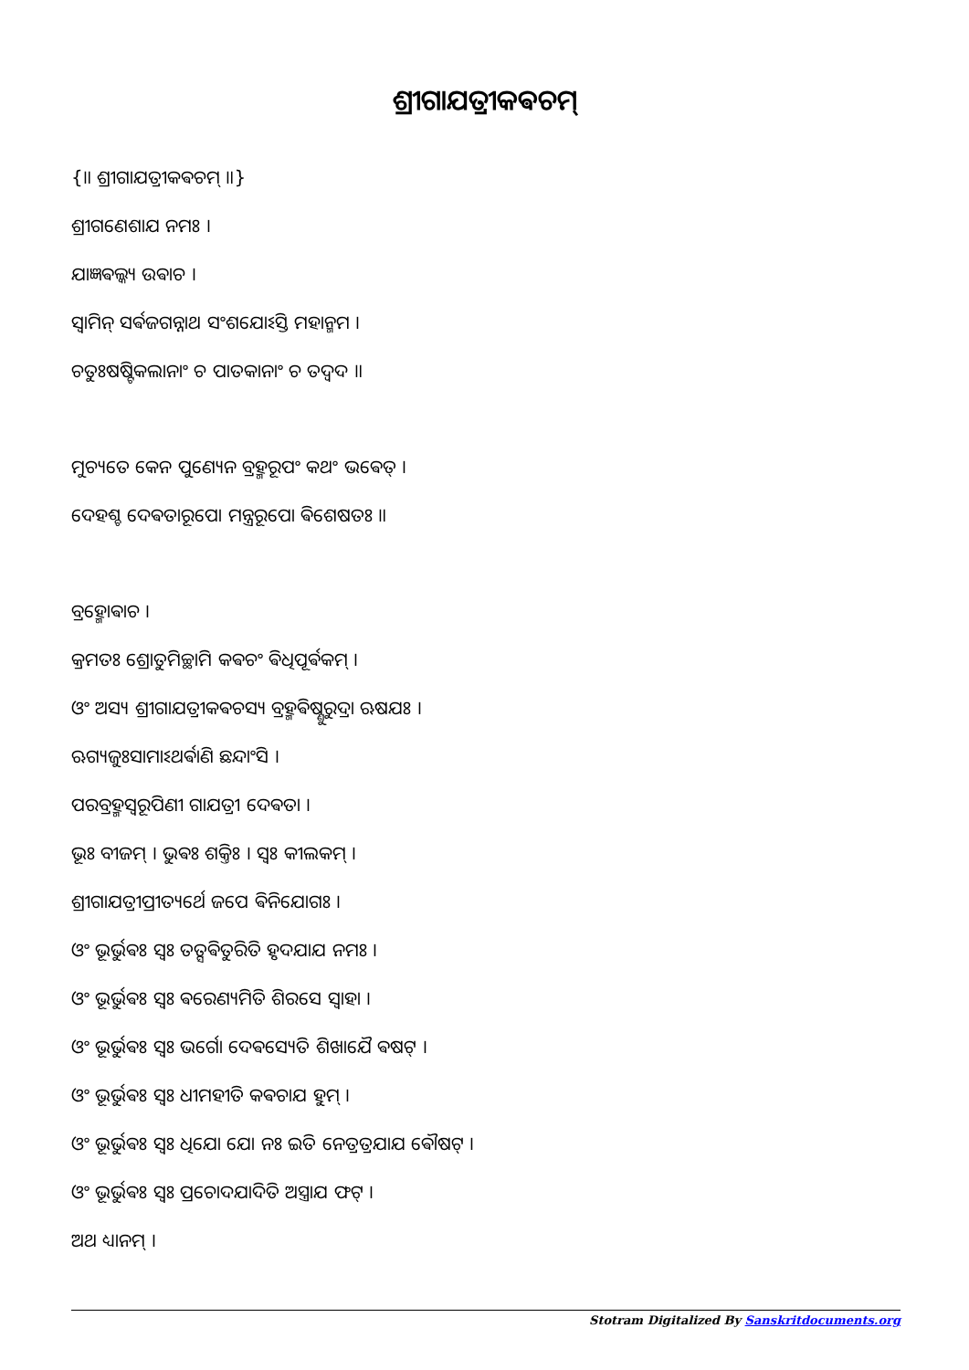ଶ୍ରୀଗାଯତ୍ରୀକଵଚମ୍
{॥ ଶ୍ରୀଗାଯତ୍ରୀକଵଚମ୍ ॥}
ଶ୍ରୀଗଣେଶାଯ ନମଃ ।
ଯାଜ୍ଞଵଲ୍କ୍ୟ ଉଵାଚ ।
ସ୍ଵାମିନ୍ ସର୍ଵଜଗନ୍ନାଥ ସଂଶଯୋଽସ୍ତି ମହାନ୍ମମ ।
ଚତୁଃଷଷ୍ଟିକଲାନାଂ ଚ ପାତକାନାଂ ଚ ତଦ୍ଵଦ ॥
ମୁଚ୍ୟତେ କେନ ପୁଣ୍ୟେନ ବ୍ରହ୍ମରୂପଂ କଥଂ ଭଵେତ୍ ।
ଦେହଶ୍ଚ ଦେଵତାରୂପୋ ମନ୍ତ୍ରରୂପୋ ଵିଶେଷତଃ ॥
ବ୍ରହ୍ମୋଵାଚ ।
କ୍ରମତଃ ଶ୍ରୋତୁମିଚ୍ଛାମି କଵଚଂ ଵିଧିପୂର୍ଵକମ୍ ।
ଓଂ ଅସ୍ୟ ଶ୍ରୀଗାଯତ୍ରୀକଵଚସ୍ୟ ବ୍ରହ୍ମଵିଷ୍ଣୁରୁଦ୍ରା ଋଷଯଃ ।
ଋଗ୍ୟଜୁଃସାମାଽଥର୍ଵାଣି ଛନ୍ଦାଂସି ।
ପରବ୍ରହ୍ମସ୍ଵରୂପିଣୀ ଗାଯତ୍ରୀ ଦେଵତା ।
ଭୂଃ ବୀଜମ୍ । ଭୁଵଃ ଶକ୍ତିଃ । ସ୍ଵଃ କୀଲକମ୍ ।
ଶ୍ରୀଗାଯତ୍ରୀପ୍ରୀତ୍ୟର୍ଥେ ଜପେ ଵିନିଯୋଗଃ ।
ଓଂ ଭୂର୍ଭୁଵଃ ସ୍ଵଃ ତତ୍ସଵିତୁରିତି ହୃଦଯାଯ ନମଃ ।
ଓଂ ଭୂର୍ଭୁଵଃ ସ୍ଵଃ ଵରେଣ୍ୟମିତି ଶିରସେ ସ୍ଵାହା ।
ଓଂ ଭୂର୍ଭୁଵଃ ସ୍ଵଃ ଭର୍ଗୋ ଦେଵସ୍ୟେତି ଶିଖାଯୈ ଵଷଟ୍ ।
ଓଂ ଭୂର୍ଭୁଵଃ ସ୍ଵଃ ଧୀମହୀତି କଵଚାଯ ହୁମ୍ ।
ଓଂ ଭୂର୍ଭୁଵଃ ସ୍ଵଃ ଧିଯୋ ଯୋ ନଃ ଇତି ନେତ୍ରତ୍ରଯାଯ ଵୌଷଟ୍ ।
ଓଂ ଭୂର୍ଭୁଵଃ ସ୍ଵଃ ପ୍ରଚୋଦଯାଦିତି ଅସ୍ତ୍ରାଯ ଫଟ୍ ।
ଅଥ ଧ୍ୟାନମ୍ ।
Stotram Digitalized By Sanskritdocuments.org